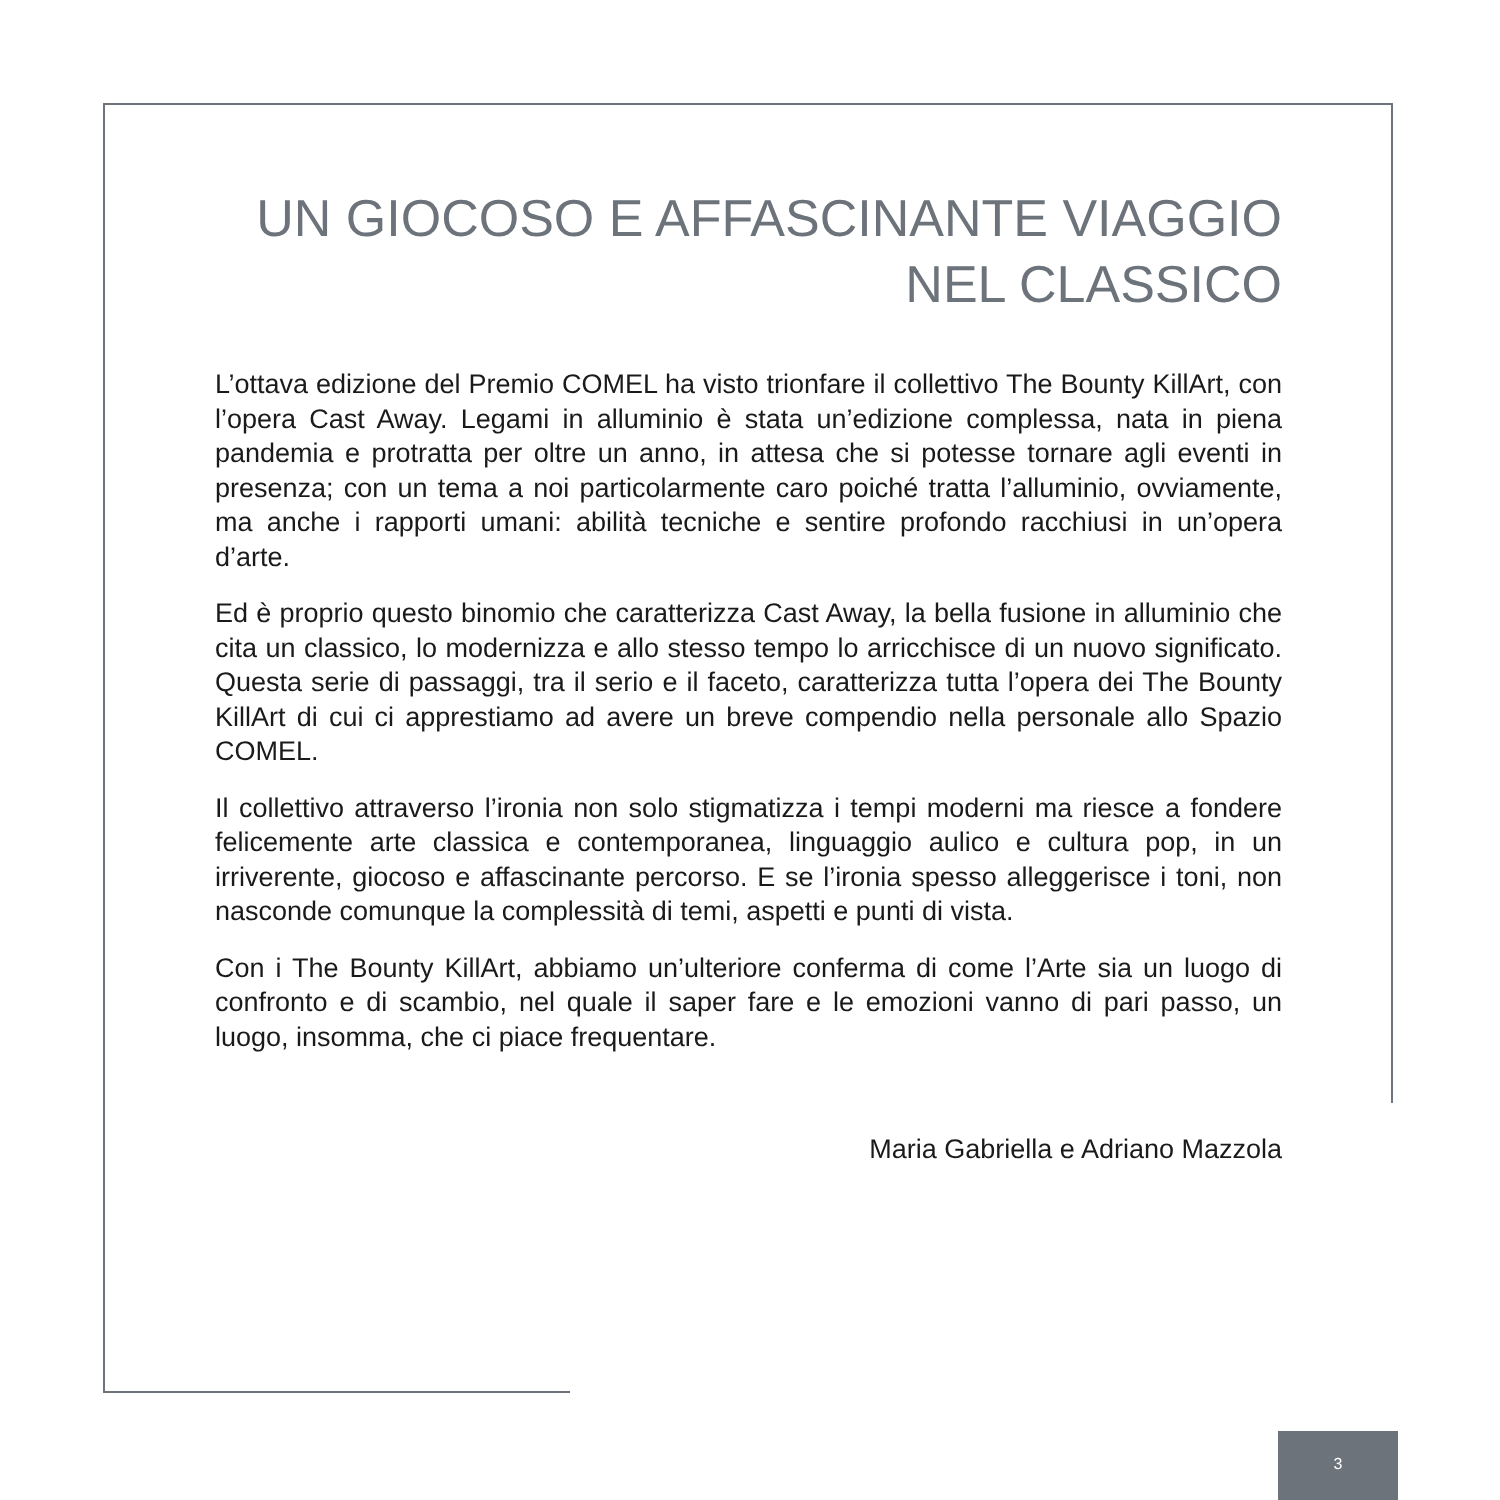UN GIOCOSO E AFFASCINANTE VIAGGIO NEL CLASSICO
L’ottava edizione del Premio COMEL ha visto trionfare il collettivo The Bounty KillArt, con l’opera Cast Away. Legami in alluminio è stata un’edizione complessa, nata in piena pandemia e protratta per oltre un anno, in attesa che si potesse tornare agli eventi in presenza; con un tema a noi particolarmente caro poiché tratta l’alluminio, ovviamente, ma anche i rapporti umani: abilità tecniche e sentire profondo racchiusi in un’opera d’arte.
Ed è proprio questo binomio che caratterizza Cast Away, la bella fusione in alluminio che cita un classico, lo modernizza e allo stesso tempo lo arricchisce di un nuovo significato. Questa serie di passaggi, tra il serio e il faceto, caratterizza tutta l’opera dei The Bounty KillArt di cui ci apprestiamo ad avere un breve compendio nella personale allo Spazio COMEL.
Il collettivo attraverso l’ironia non solo stigmatizza i tempi moderni ma riesce a fondere felicemente arte classica e contemporanea, linguaggio aulico e cultura pop, in un irriverente, giocoso e affascinante percorso. E se l’ironia spesso alleggerisce i toni, non nasconde comunque la complessità di temi, aspetti e punti di vista.
Con i The Bounty KillArt, abbiamo un’ulteriore conferma di come l’Arte sia un luogo di confronto e di scambio, nel quale il saper fare e le emozioni vanno di pari passo, un luogo, insomma, che ci piace frequentare.
Maria Gabriella e Adriano Mazzola
3